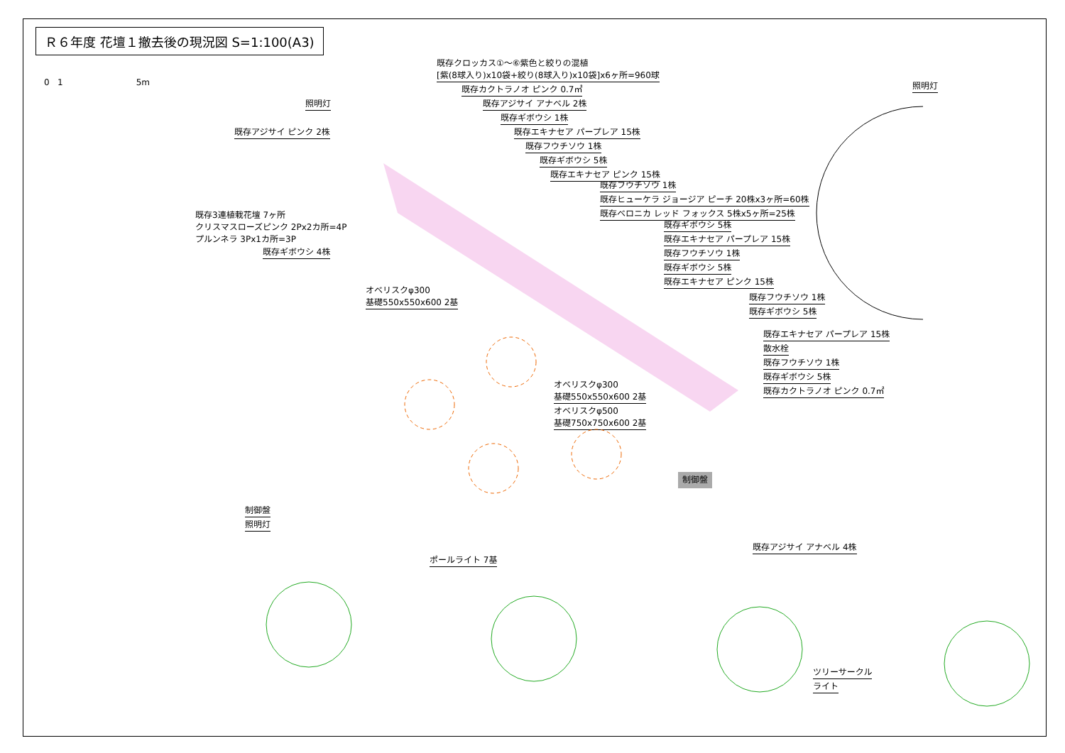Ｒ６年度 花壇１撤去後の現況図 S=1:100(A3)
0 1 5m
既存クロッカス①～⑥紫色と絞りの混植
[紫(8球入り)x10袋+絞り(8球入り)x10袋]x6ヶ所=960球
既存カクトラノオ ピンク 0.7㎡
照明灯 既存アジサイ アナベル 2株
既存ギボウシ 1株
既存アジサイ ピンク 2株 既存エキナセア パープレア 15株
既存フウチソウ 1株
既存ギボウシ 5株
既存エキナセア ピンク 15株
照明灯
既存フウチソウ 1株
既存ヒューケラ ジョージア ピーチ 20株x3ヶ所=60株
既存ベロニカ レッド フォックス 5株x5ヶ所=25株
既存ギボウシ 5株
既存エキナセア パープレア 15株
既存フウチソウ 1株
既存ギボウシ 5株
既存エキナセア ピンク 15株
既存フウチソウ 1株
既存ギボウシ 5株
既存エキナセア パープレア 15株
散水栓
既存フウチソウ 1株
既存ギボウシ 5株
既存カクトラノオ ピンク 0.7㎡
既存3連植栽花壇 7ヶ所
クリスマスローズピンク 2Px2カ所=4P
プルンネラ 3Px1カ所=3P
既存ギボウシ 4株
オベリスクφ300
基礎550x550x600 2基
オベリスクφ300
基礎550x550x600 2基
オベリスクφ500
基礎750x750x600 2基
制御盤
制御盤
照明灯
ポールライト 7基
既存アジサイ アナベル 4株
ツリーサークル
ライト